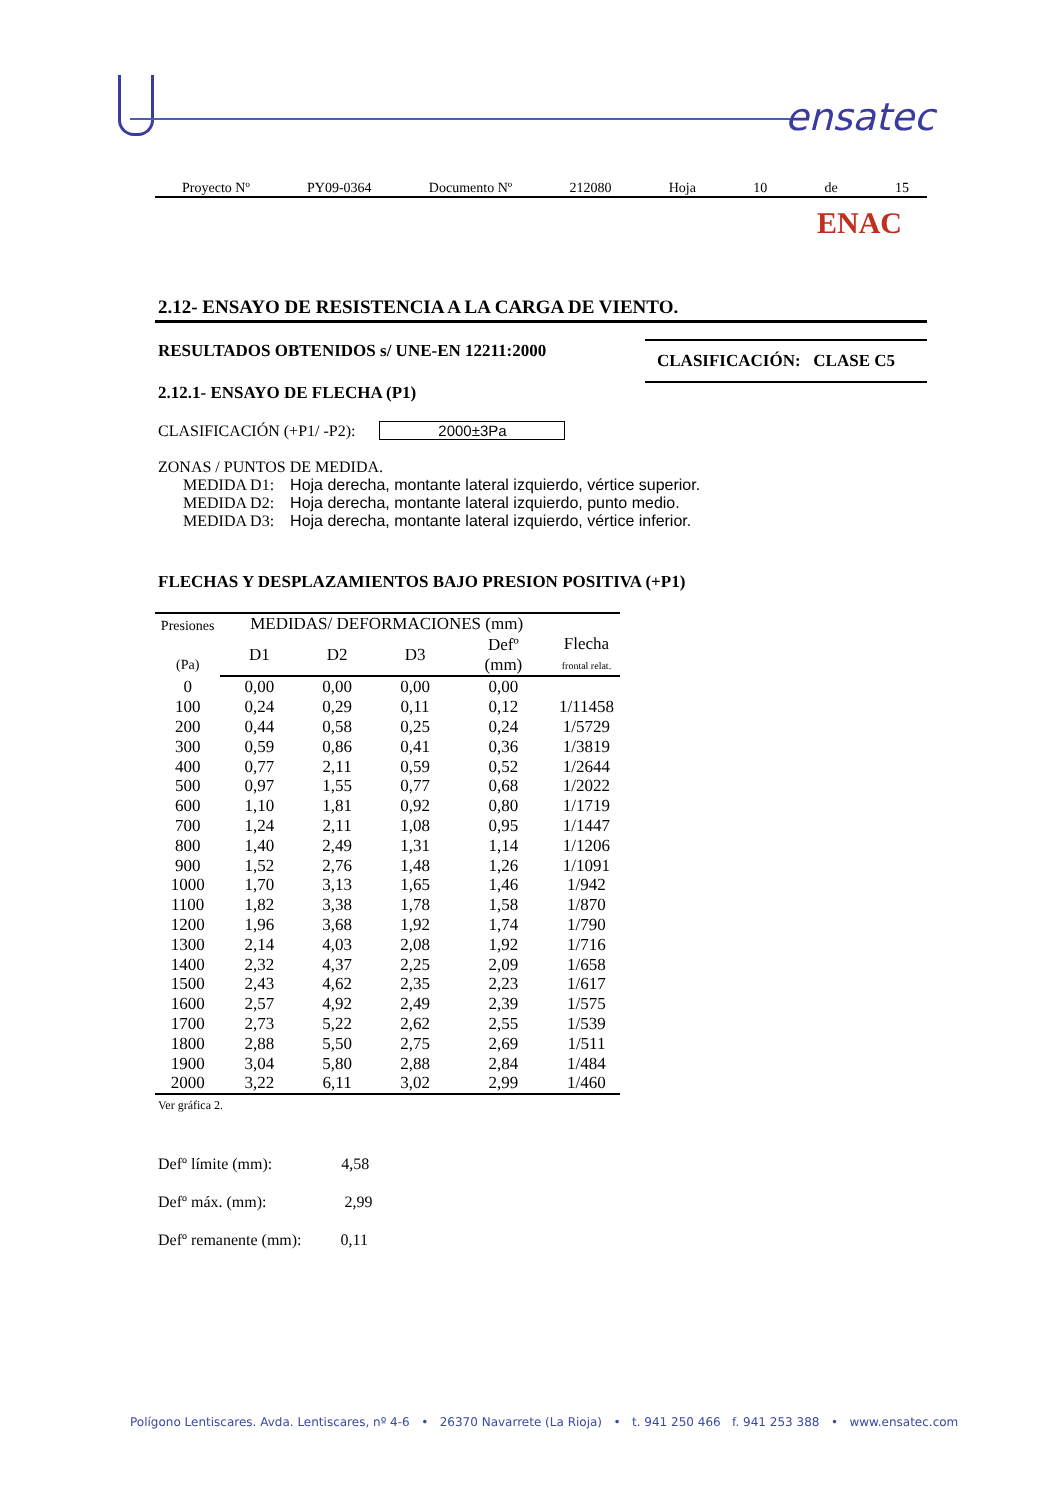ensatec
Proyecto Nº PY09-0364 Documento Nº 212080 Hoja 10 de 15
ENAC
2.12- ENSAYO DE RESISTENCIA A LA CARGA DE VIENTO.
CLASIFICACIÓN: CLASE C5
RESULTADOS OBTENIDOS s/ UNE-EN 12211:2000
2.12.1- ENSAYO DE FLECHA (P1)
CLASIFICACIÓN (+P1/ -P2): 2000±3Pa
ZONAS / PUNTOS DE MEDIDA.
MEDIDA D1: Hoja derecha, montante lateral izquierdo, vértice superior.
MEDIDA D2: Hoja derecha, montante lateral izquierdo, punto medio.
MEDIDA D3: Hoja derecha, montante lateral izquierdo, vértice inferior.
FLECHAS Y DESPLAZAMIENTOS BAJO PRESION POSITIVA (+P1)
| Presiones (Pa) | MEDIDAS/ DEFORMACIONES (mm) | | | | |
| --- | --- | --- | --- | --- | --- |
| | D1 | D2 | D3 | Defº (mm) | Flecha frontal relat. |
| 0 | 0,00 | 0,00 | 0,00 | 0,00 | |
| 100 | 0,24 | 0,29 | 0,11 | 0,12 | 1/11458 |
| 200 | 0,44 | 0,58 | 0,25 | 0,24 | 1/5729 |
| 300 | 0,59 | 0,86 | 0,41 | 0,36 | 1/3819 |
| 400 | 0,77 | 2,11 | 0,59 | 0,52 | 1/2644 |
| 500 | 0,97 | 1,55 | 0,77 | 0,68 | 1/2022 |
| 600 | 1,10 | 1,81 | 0,92 | 0,80 | 1/1719 |
| 700 | 1,24 | 2,11 | 1,08 | 0,95 | 1/1447 |
| 800 | 1,40 | 2,49 | 1,31 | 1,14 | 1/1206 |
| 900 | 1,52 | 2,76 | 1,48 | 1,26 | 1/1091 |
| 1000 | 1,70 | 3,13 | 1,65 | 1,46 | 1/942 |
| 1100 | 1,82 | 3,38 | 1,78 | 1,58 | 1/870 |
| 1200 | 1,96 | 3,68 | 1,92 | 1,74 | 1/790 |
| 1300 | 2,14 | 4,03 | 2,08 | 1,92 | 1/716 |
| 1400 | 2,32 | 4,37 | 2,25 | 2,09 | 1/658 |
| 1500 | 2,43 | 4,62 | 2,35 | 2,23 | 1/617 |
| 1600 | 2,57 | 4,92 | 2,49 | 2,39 | 1/575 |
| 1700 | 2,73 | 5,22 | 2,62 | 2,55 | 1/539 |
| 1800 | 2,88 | 5,50 | 2,75 | 2,69 | 1/511 |
| 1900 | 3,04 | 5,80 | 2,88 | 2,84 | 1/484 |
| 2000 | 3,22 | 6,11 | 3,02 | 2,99 | 1/460 |
Ver gráfica 2.
Defº límite (mm): 4,58
Defº máx. (mm): 2,99
Defº remanente (mm): 0,11
Polígono Lentiscares. Avda. Lentiscares, nº 4-6 • 26370 Navarrete (La Rioja) • t. 941 250 466 f. 941 253 388 • www.ensatec.com